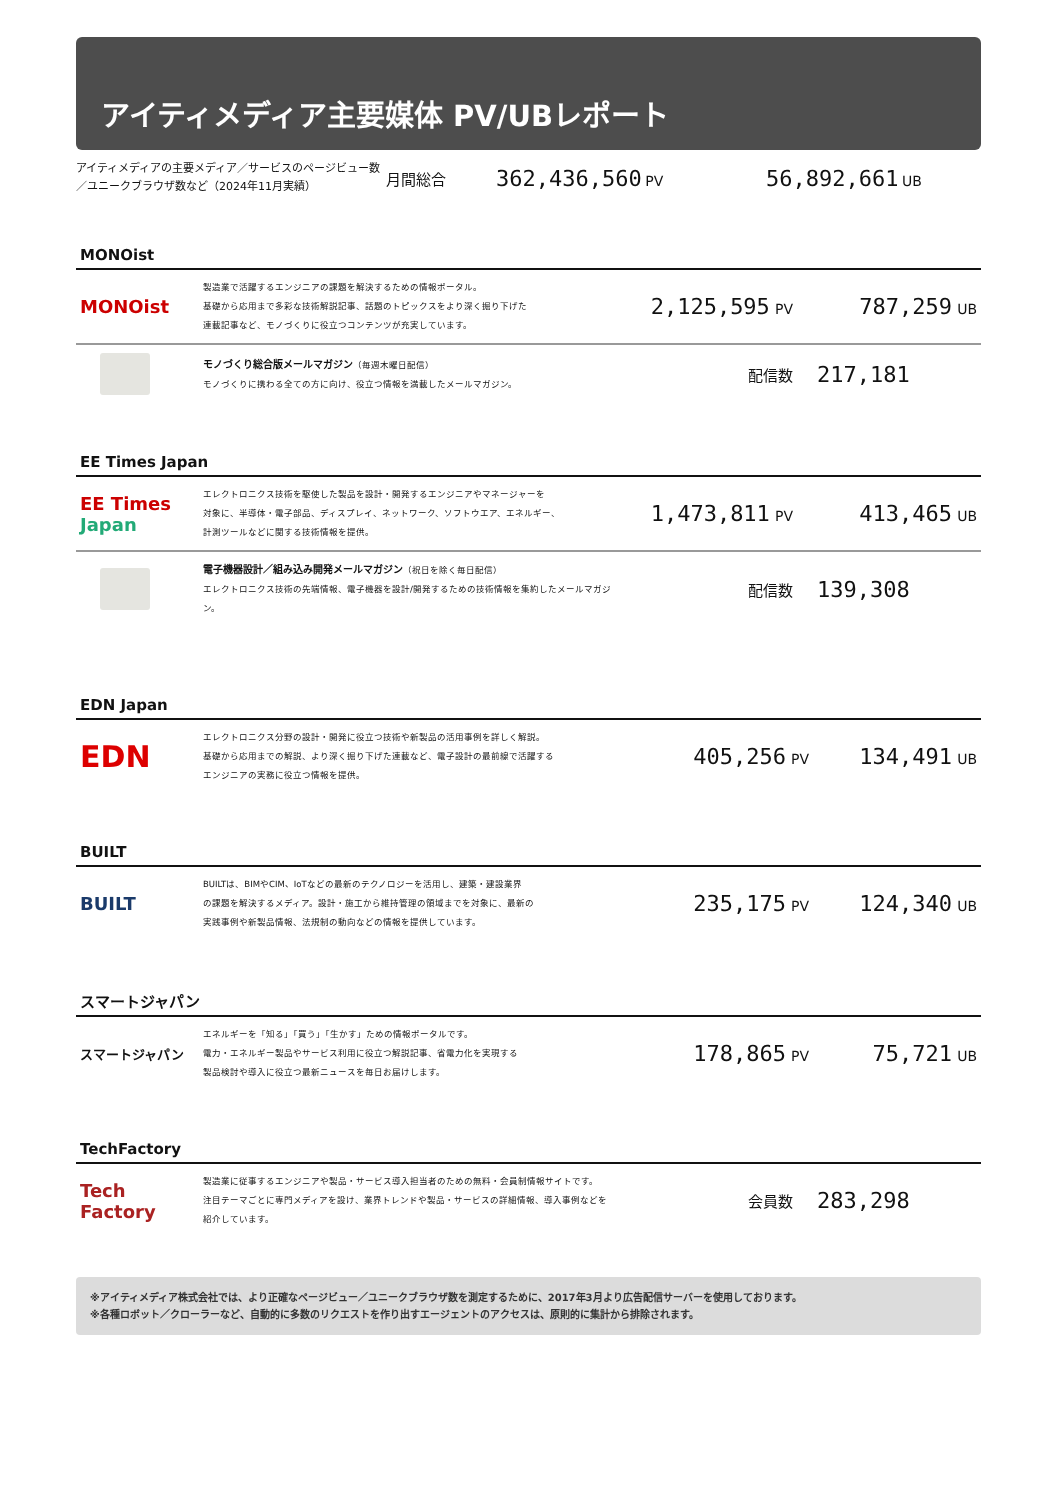アイティメディア主要媒体 PV/UBレポート
アイティメディアの主要メディア／サービスのページビュー数
／ユニークブラウザ数など（2024年11月実績）
月間総合
362,436,560 PV
56,892,661 UB
MONOist
| MONOist | 製造業で活躍するエンジニアの課題を解決するための情報ポータル。 基礎から応用まで多彩な技術解説記事、話題のトピックスをより深く掘り下げた 連載記事など、モノづくりに役立つコンテンツが充実しています。 | 2,125,595 PV | 787,259 UB |
| | モノづくり総合版メールマガジン （毎週木曜日配信） モノづくりに携わる全ての方に向け、役立つ情報を満載したメールマガジン。 | 配信数 | 217,181 |
EE Times Japan
| EE Times Japan | エレクトロニクス技術を駆使した製品を設計・開発するエンジニアやマネージャーを 対象に、半導体・電子部品、ディスプレイ、ネットワーク、ソフトウエア、エネルギー、 計測ツールなどに関する技術情報を提供。 | 1,473,811 PV | 413,465 UB |
| | 電子機器設計／組み込み開発メールマガジン （祝日を除く毎日配信） エレクトロニクス技術の先端情報、電子機器を設計/開発するための技術情報を集約したメールマガジン。 | 配信数 | 139,308 |
EDN Japan
| EDN | エレクトロニクス分野の設計・開発に役立つ技術や新製品の活用事例を詳しく解説。 基礎から応用までの解説、より深く掘り下げた連載など、電子設計の最前線で活躍する エンジニアの実務に役立つ情報を提供。 | 405,256 PV | 134,491 UB |
BUILT
| BUILT | BUILTは、BIMやCIM、IoTなどの最新のテクノロジーを活用し、建築・建設業界 の課題を解決するメディア。設計・施工から維持管理の領域までを対象に、最新の 実践事例や新製品情報、法規制の動向などの情報を提供しています。 | 235,175 PV | 124,340 UB |
スマートジャパン
| スマートジャパン | エネルギーを「知る」「買う」「生かす」ための情報ポータルです。 電力・エネルギー製品やサービス利用に役立つ解説記事、省電力化を実現する 製品検討や導入に役立つ最新ニュースを毎日お届けします。 | 178,865 PV | 75,721 UB |
TechFactory
| Tech Factory | 製造業に従事するエンジニアや製品・サービス導入担当者のための無料・会員制情報サイトです。 注目テーマごとに専門メディアを設け、業界トレンドや製品・サービスの詳細情報、導入事例などを 紹介しています。 | 会員数 | 283,298 |
※アイティメディア株式会社では、より正確なページビュー／ユニークブラウザ数を測定するために、2017年3月より広告配信サーバーを使用しております。
※各種ロボット／クローラーなど、自動的に多数のリクエストを作り出すエージェントのアクセスは、原則的に集計から排除されます。